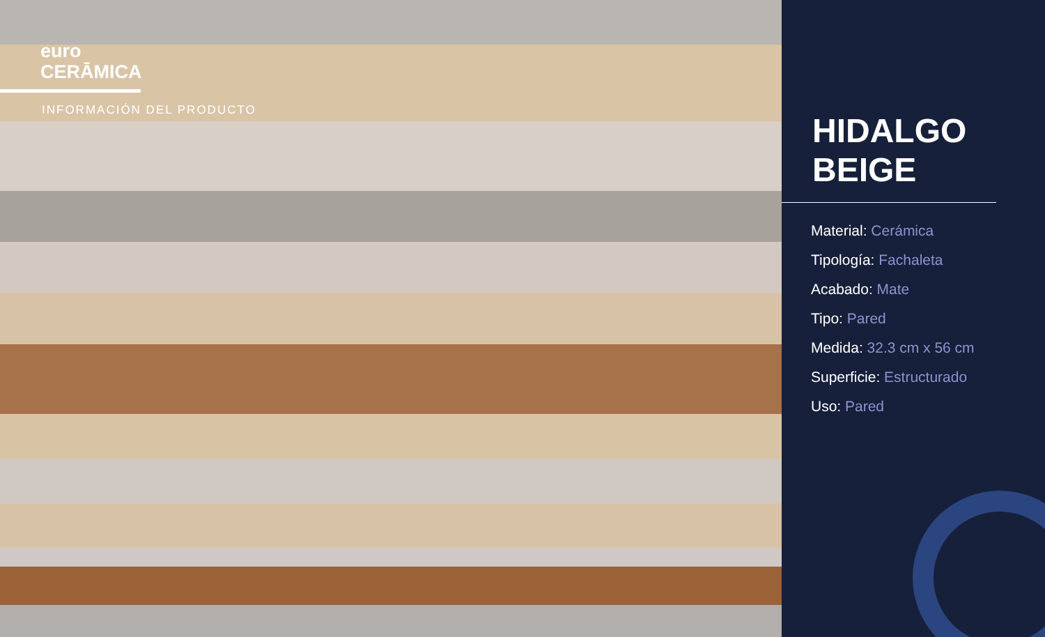euro
CERĀMICA
INFORMACIÓN DEL PRODUCTO
HIDALGO
BEIGE
Material: Cerámica
Tipología: Fachaleta
Acabado: Mate
Tipo: Pared
Medida: 32.3 cm x 56 cm
Superficie: Estructurado
Uso: Pared